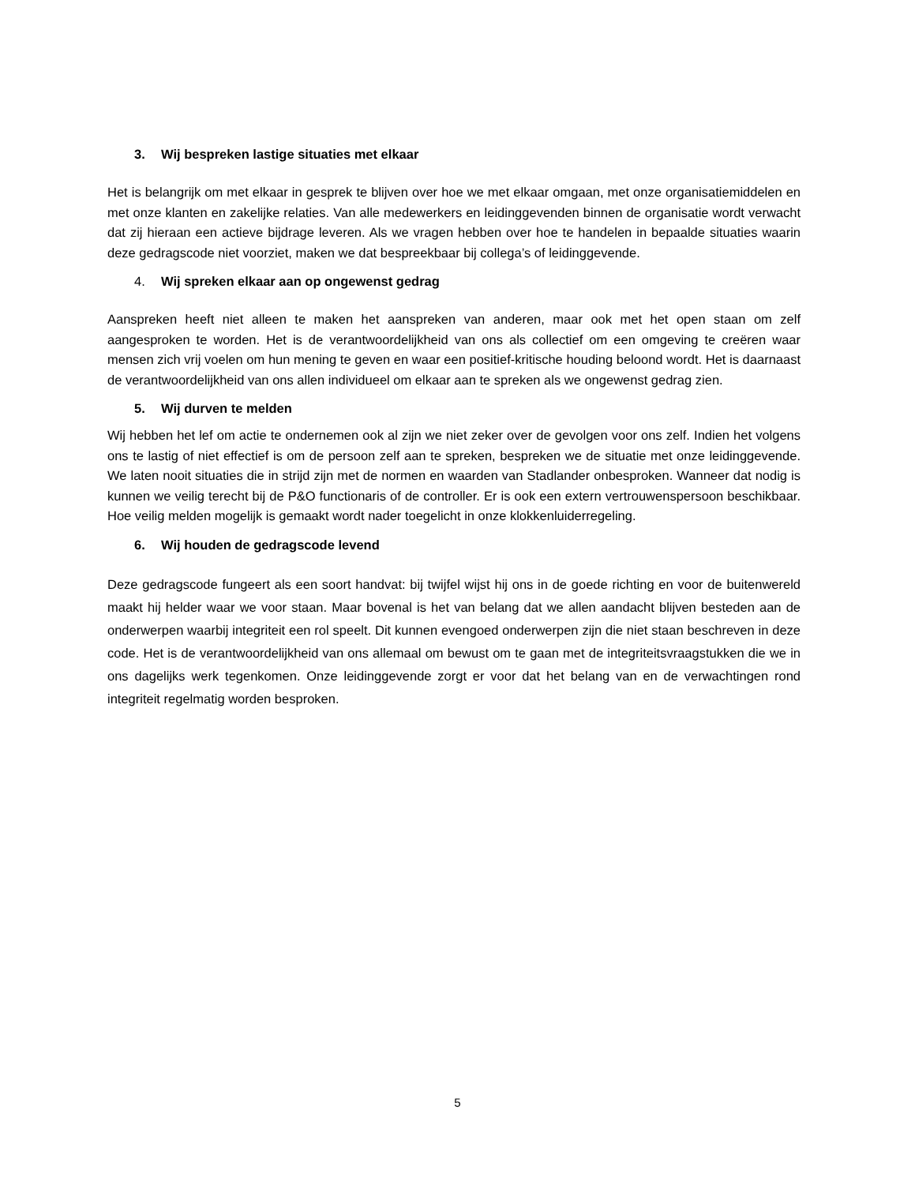3. Wij bespreken lastige situaties met elkaar
Het is belangrijk om met elkaar in gesprek te blijven over hoe we met elkaar omgaan, met onze organisatiemiddelen en met onze klanten en zakelijke relaties. Van alle medewerkers en leidinggevenden binnen de organisatie wordt verwacht dat zij hieraan een actieve bijdrage leveren. Als we vragen hebben over hoe te handelen in bepaalde situaties waarin deze gedragscode niet voorziet, maken we dat bespreekbaar bij collega’s of leidinggevende.
4. Wij spreken elkaar aan op ongewenst gedrag
Aanspreken heeft niet alleen te maken het aanspreken van anderen, maar ook met het open staan om zelf aangesproken te worden. Het is de verantwoordelijkheid van ons als collectief om een omgeving te creëren waar mensen zich vrij voelen om hun mening te geven en waar een positief-kritische houding beloond wordt. Het is daarnaast de verantwoordelijkheid van ons allen individueel om elkaar aan te spreken als we ongewenst gedrag zien.
5. Wij durven te melden
Wij hebben het lef om actie te ondernemen ook al zijn we niet zeker over de gevolgen voor ons zelf. Indien het volgens ons te lastig of niet effectief is om de persoon zelf aan te spreken, bespreken we de situatie met onze leidinggevende. We laten nooit situaties die in strijd zijn met de normen en waarden van Stadlander onbesproken. Wanneer dat nodig is kunnen we veilig terecht bij de P&O functionaris of de controller. Er is ook een extern vertrouwenspersoon beschikbaar. Hoe veilig melden mogelijk is gemaakt wordt nader toegelicht in onze klokkenluiderregeling.
6. Wij houden de gedragscode levend
Deze gedragscode fungeert als een soort handvat: bij twijfel wijst hij ons in de goede richting en voor de buitenwereld maakt hij helder waar we voor staan. Maar bovenal is het van belang dat we allen aandacht blijven besteden aan de onderwerpen waarbij integriteit een rol speelt. Dit kunnen evengoed onderwerpen zijn die niet staan beschreven in deze code. Het is de verantwoordelijkheid van ons allemaal om bewust om te gaan met de integriteitsvraagstukken die we in ons dagelijks werk tegenkomen. Onze leidinggevende zorgt er voor dat het belang van en de verwachtingen rond integriteit regelmatig worden besproken.
5